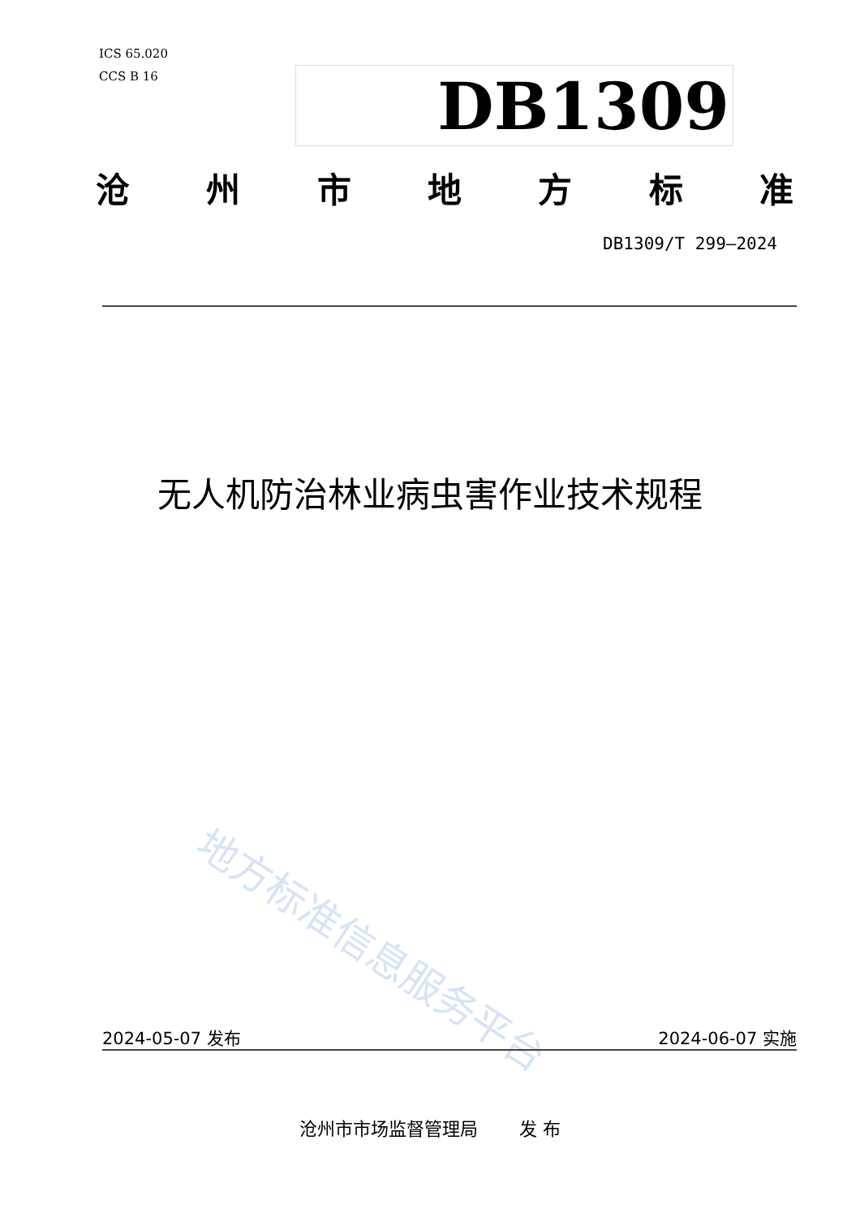ICS 65.020
CCS B 16
DB1309
沧州市地方标准
DB1309/T 299—2024
无人机防治林业病虫害作业技术规程
地方标准信息服务平台
2024-05-07 发布 2024-06-07 实施
沧州市市场监督管理局　　 发 布